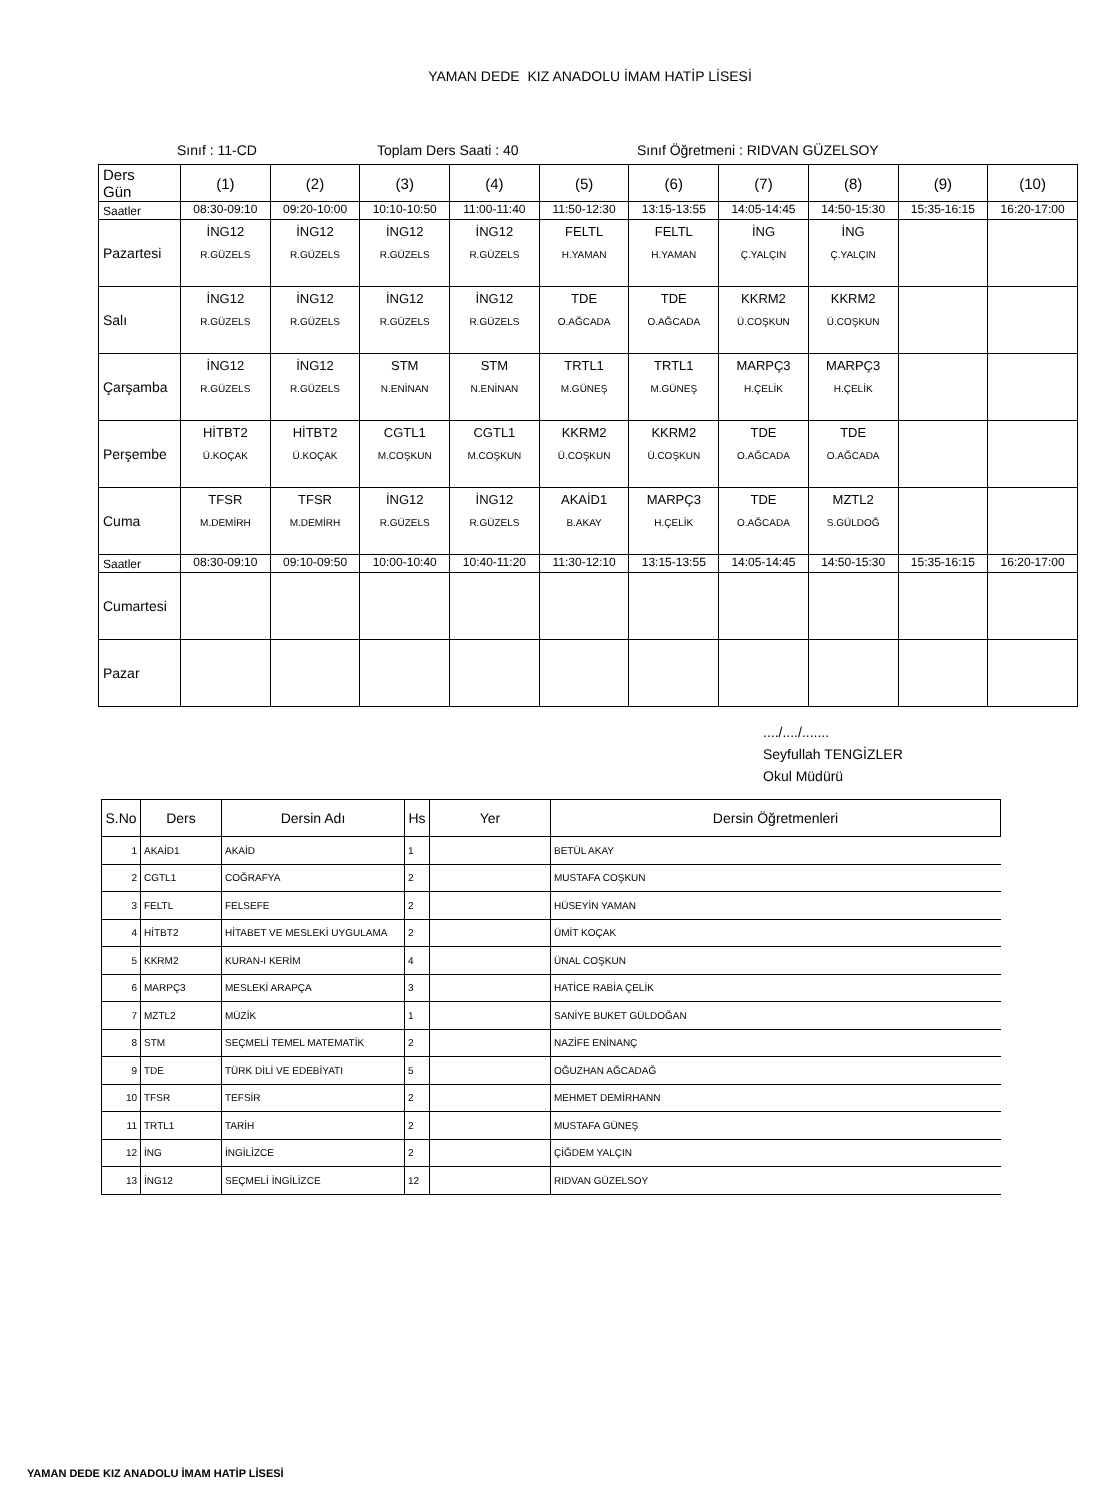YAMAN DEDE KIZ ANADOLU İMAM HATİP LİSESİ
Sınıf : 11-CD Toplam Ders Saati : 40 Sınıf Öğretmeni : RIDVAN GÜZELSOY
| Ders Gün | (1) | (2) | (3) | (4) | (5) | (6) | (7) | (8) | (9) | (10) |
| Saatler | 08:30-09:10 | 09:20-10:00 | 10:10-10:50 | 11:00-11:40 | 11:50-12:30 | 13:15-13:55 | 14:05-14:45 | 14:50-15:30 | 15:35-16:15 | 16:20-17:00 |
| Pazartesi | İNG12 R.GÜZELS | İNG12 R.GÜZELS | İNG12 R.GÜZELS | İNG12 R.GÜZELS | FELTL H.YAMAN | FELTL H.YAMAN | İNG Ç.YALÇIN | İNG Ç.YALÇIN | | |
| Salı | İNG12 R.GÜZELS | İNG12 R.GÜZELS | İNG12 R.GÜZELS | İNG12 R.GÜZELS | TDE O.AĞCADA | TDE O.AĞCADA | KKRM2 Ü.COŞKUN | KKRM2 Ü.COŞKUN | | |
| Çarşamba | İNG12 R.GÜZELS | İNG12 R.GÜZELS | STM N.ENİNAN | STM N.ENİNAN | TRTL1 M.GÜNEŞ | TRTL1 M.GÜNEŞ | MARPÇ3 H.ÇELİK | MARPÇ3 H.ÇELİK | | |
| Perşembe | HİTBT2 Ü.KOÇAK | HİTBT2 Ü.KOÇAK | CGTL1 M.COŞKUN | CGTL1 M.COŞKUN | KKRM2 Ü.COŞKUN | KKRM2 Ü.COŞKUN | TDE O.AĞCADA | TDE O.AĞCADA | | |
| Cuma | TFSR M.DEMİRH | TFSR M.DEMİRH | İNG12 R.GÜZELS | İNG12 R.GÜZELS | AKAİD1 B.AKAY | MARPÇ3 H.ÇELİK | TDE O.AĞCADA | MZTL2 S.GÜLDOĞ | | |
| Saatler | 08:30-09:10 | 09:10-09:50 | 10:00-10:40 | 10:40-11:20 | 11:30-12:10 | 13:15-13:55 | 14:05-14:45 | 14:50-15:30 | 15:35-16:15 | 16:20-17:00 |
| Cumartesi | | | | | | | | | | |
| Pazar | | | | | | | | | | |
..../..../.......
Seyfullah TENGİZLER
Okul Müdürü
| S.No | Ders | Dersin Adı | Hs | Yer | Dersin Öğretmenleri |
| --- | --- | --- | --- | --- | --- |
| 1 | AKAİD1 | AKAİD | 1 | | BETÜL AKAY |
| 2 | CGTL1 | COĞRAFYA | 2 | | MUSTAFA COŞKUN |
| 3 | FELTL | FELSEFE | 2 | | HÜSEYİN YAMAN |
| 4 | HİTBT2 | HİTABET VE MESLEKİ UYGULAMA | 2 | | ÜMİT KOÇAK |
| 5 | KKRM2 | KURAN-I KERİM | 4 | | ÜNAL COŞKUN |
| 6 | MARPÇ3 | MESLEKİ ARAPÇA | 3 | | HATİCE RABİA ÇELİK |
| 7 | MZTL2 | MÜZİK | 1 | | SANİYE BUKET GÜLDOĞAN |
| 8 | STM | SEÇMELİ TEMEL MATEMATİK | 2 | | NAZİFE ENİNANÇ |
| 9 | TDE | TÜRK DİLİ VE EDEBİYATI | 5 | | OĞUZHAN AĞCADAĞ |
| 10 | TFSR | TEFSİR | 2 | | MEHMET DEMİRHANN |
| 11 | TRTL1 | TARİH | 2 | | MUSTAFA GÜNEŞ |
| 12 | İNG | İNGİLİZCE | 2 | | ÇİĞDEM YALÇIN |
| 13 | İNG12 | SEÇMELİ İNGİLİZCE | 12 | | RIDVAN GÜZELSOY |
YAMAN DEDE KIZ ANADOLU İMAM HATİP LİSESİ